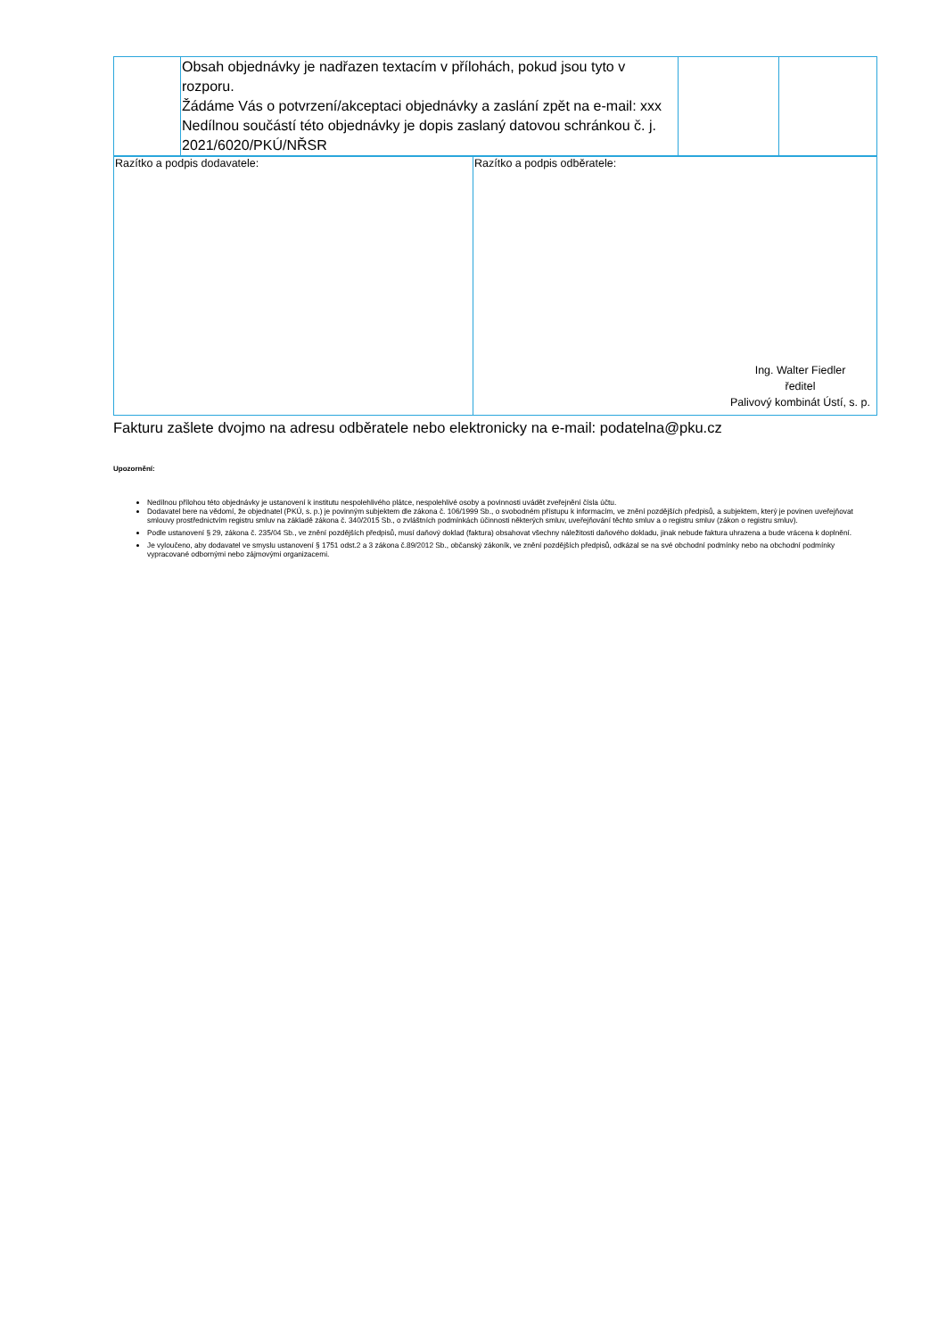| | Obsah objednávky je nadřazen textacím v přílohách, pokud jsou tyto v rozporu. Žádáme Vás o potvrzení/akceptaci objednávky a zaslání zpět na e-mail: xxx Nedílnou součástí této objednávky je dopis zaslaný datovou schránkou č. j. 2021/6020/PKÚ/NŘSR | | |
| Razítko a podpis dodavatele: | Razítko a podpis odběratele: Ing. Walter Fiedler ředitel Palivový kombinát Ústí, s. p. |
Fakturu zašlete dvojmo na adresu odběratele nebo elektronicky na e-mail: podatelna@pku.cz
Upozornění:
Nedílnou přílohou této objednávky je ustanovení k institutu nespolehlivého plátce, nespolehlivé osoby a povinnosti uvádět zveřejnění čísla účtu.
Dodavatel bere na vědomí, že objednatel (PKÚ, s. p.) je povinným subjektem dle zákona č. 106/1999 Sb., o svobodném přístupu k informacím, ve znění pozdějších předpisů, a subjektem, který je povinen uveřejňovat smlouvy prostřednictvím registru smluv na základě zákona č. 340/2015 Sb., o zvláštních podmínkách účinnosti některých smluv, uveřejňování těchto smluv a o registru smluv (zákon o registru smluv).
Podle ustanovení § 29, zákona č. 235/04 Sb., ve znění pozdějších předpisů, musí daňový doklad (faktura) obsahovat všechny náležitosti daňového dokladu, jinak nebude faktura uhrazena a bude vrácena k doplnění.
Je vyloučeno, aby dodavatel ve smyslu ustanovení § 1751 odst.2 a 3 zákona č.89/2012 Sb., občanský zákoník, ve znění pozdějších předpisů, odkázal se na své obchodní podmínky nebo na obchodní podmínky vypracované odbornými nebo zájmovými organizacemi.